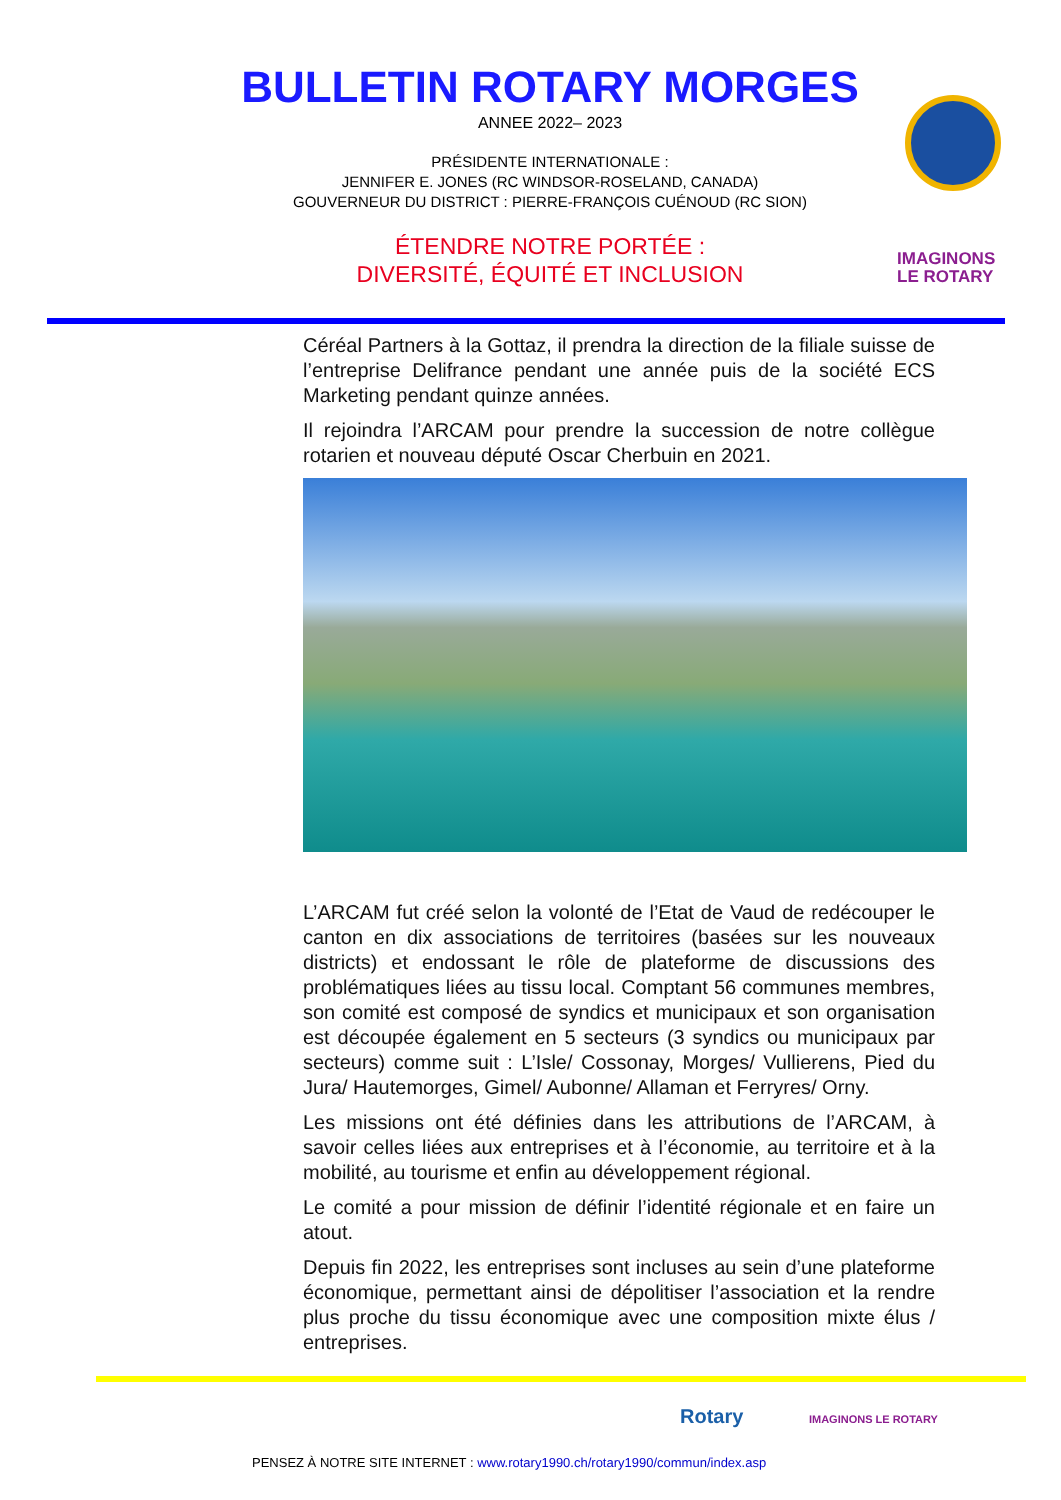BULLETIN ROTARY MORGES
ANNEE 2022– 2023
PRÉSIDENTE INTERNATIONALE :
JENNIFER E. JONES (RC WINDSOR-ROSELAND, CANADA)
GOUVERNEUR DU DISTRICT : PIERRE-FRANÇOIS CUÉNOUD (RC SION)
ÉTENDRE NOTRE PORTÉE :
DIVERSITÉ, ÉQUITÉ ET INCLUSION
IMAGINONS
LE ROTARY
Céréal Partners à la Gottaz, il prendra la direction de la filiale suisse de l’entreprise Delifrance pendant une année puis de la société ECS Marketing pendant quinze années.
Il rejoindra l’ARCAM pour prendre la succession de notre collègue rotarien et nouveau député Oscar Cherbuin en 2021.
L’ARCAM fut créé selon la volonté de l’Etat de Vaud de redécouper le canton en dix associations de territoires (basées sur les nouveaux districts) et endossant le rôle de plateforme de discussions des problématiques liées au tissu local. Comptant 56 communes membres, son comité est composé de syndics et municipaux et son organisation est découpée également en 5 secteurs (3 syndics ou municipaux par secteurs) comme suit : L’Isle/ Cossonay, Morges/ Vullierens, Pied du Jura/ Hautemorges, Gimel/ Aubonne/ Allaman et Ferryres/ Orny.
Les missions ont été définies dans les attributions de l’ARCAM, à savoir celles liées aux entreprises et à l’économie, au territoire et à la mobilité, au tourisme et enfin au développement régional.
Le comité a pour mission de définir l’identité régionale et en faire un atout.
Depuis fin 2022, les entreprises sont incluses au sein d’une plateforme économique, permettant ainsi de dépolitiser l’association et la rendre plus proche du tissu économique avec une composition mixte élus / entreprises.
Rotary IMAGINONS LE ROTARY
PENSEZ À NOTRE SITE INTERNET : www.rotary1990.ch/rotary1990/commun/index.asp